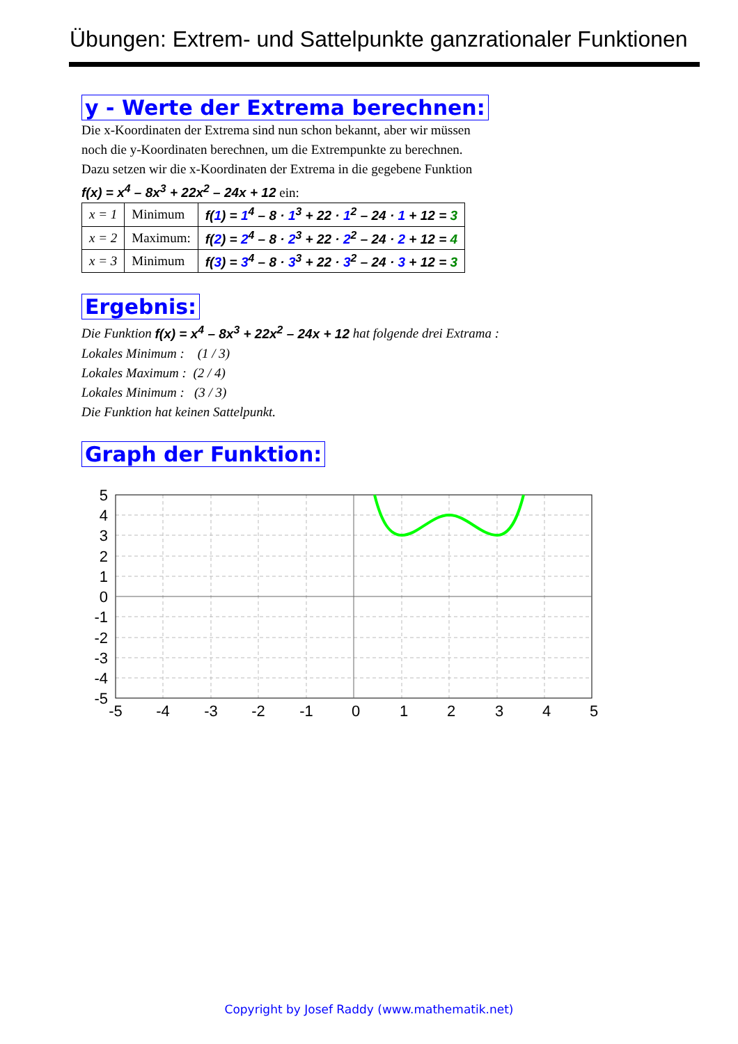Übungen: Extrem- und Sattelpunkte ganzrationaler Funktionen
y - Werte der Extrema berechnen:
Die x-Koordinaten der Extrema sind nun schon bekannt, aber wir müssen
noch die y-Koordinaten berechnen, um die Extrempunkte zu berechnen.
Dazu setzen wir die x-Koordinaten der Extrema in die gegebene Funktion
f(x) = x<sup>4</sup> – 8x<sup>3</sup> + 22x<sup>2</sup> – 24x + 12 ein:
| x = 1 | Minimum | f( 1 ) = 1<sup>4</sup> – 8 · 1<sup>3</sup> + 22 · 1<sup>2</sup> – 24 · 1 + 12 = 3 |
| x = 2 | Maximum: | f( 2 ) = 2<sup>4</sup> – 8 · 2<sup>3</sup> + 22 · 2<sup>2</sup> – 24 · 2 + 12 = 4 |
| x = 3 | Minimum | f( 3 ) = 3<sup>4</sup> – 8 · 3<sup>3</sup> + 22 · 3<sup>2</sup> – 24 · 3 + 12 = 3 |
Ergebnis:
Die Funktion f(x) = x<sup>4</sup> – 8x<sup>3</sup> + 22x<sup>2</sup> – 24x + 12 hat folgende drei Extrama :
Lokales Minimum : (1 / 3)
Lokales Maximum : (2 / 4)
Lokales Minimum : (3 / 3)
Die Funktion hat keinen Sattelpunkt.
Graph der Funktion:
5
4
3
2
1
0
-1
-2
-3
-4
-5
-5
-4
-3
-2
-1
0
1
2
3
4
5
Copyright by Josef Raddy (www.mathematik.net)